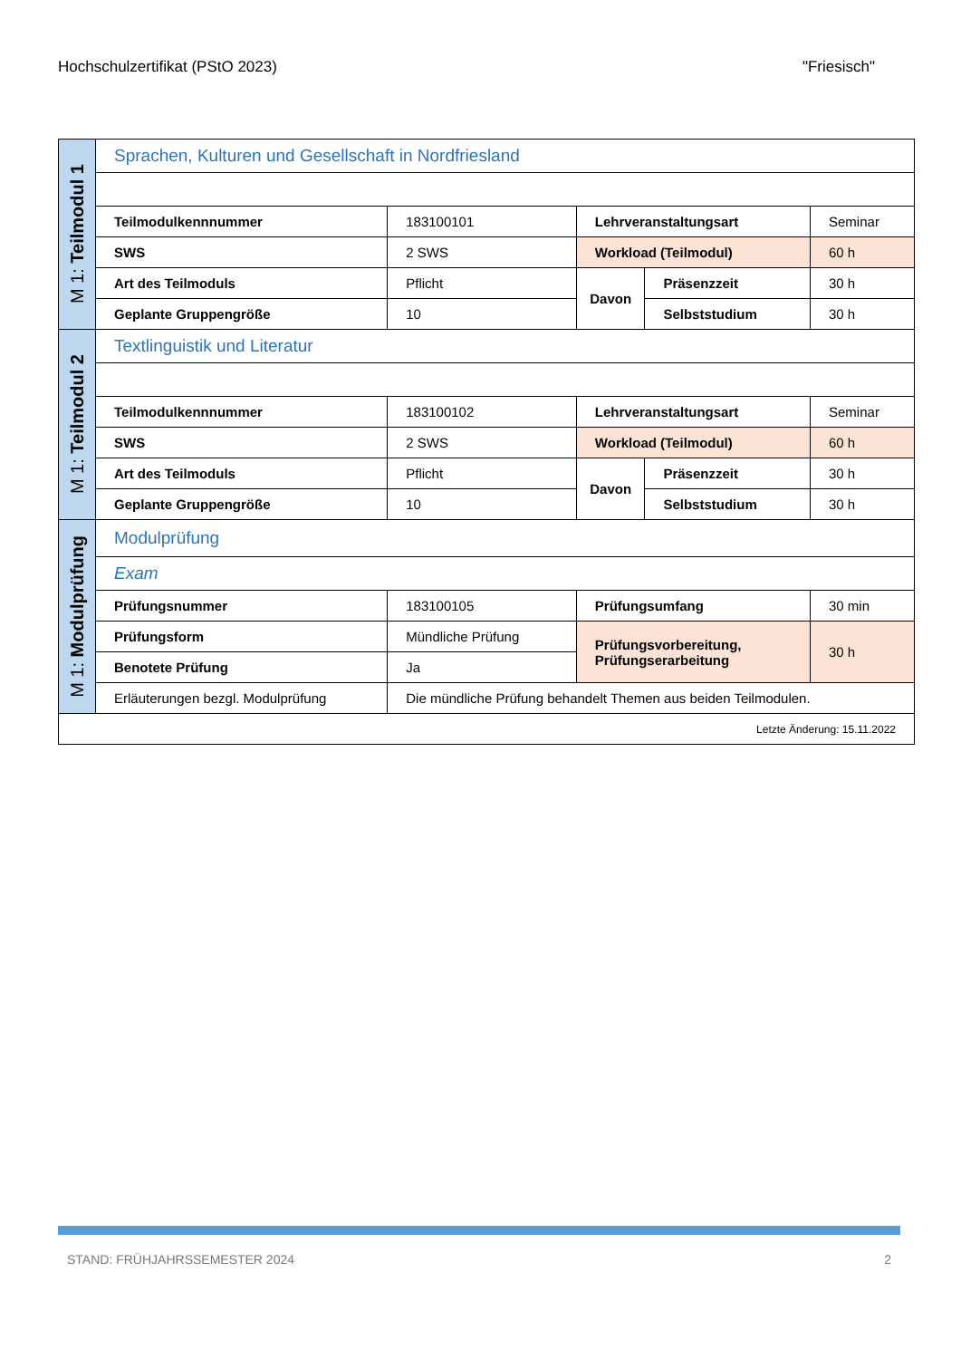Hochschulzertifikat (PStO 2023) "Friesisch"
| M 1: Teilmodul 1 | Sprachen, Kulturen und Gesellschaft in Nordfriesland | | | | |
| | Teilmodulkennnummer | 183100101 | Lehrveranstaltungsart | | Seminar |
| | SWS | 2 SWS | Workload (Teilmodul) | | 60 h |
| | Art des Teilmoduls | Pflicht | Davon | Präsenzzeit | 30 h |
| | Geplante Gruppengröße | 10 | | Selbststudium | 30 h |
| M 1: Teilmodul 2 | Textlinguistik und Literatur | | | | |
| | Teilmodulkennnummer | 183100102 | Lehrveranstaltungsart | | Seminar |
| | SWS | 2 SWS | Workload (Teilmodul) | | 60 h |
| | Art des Teilmoduls | Pflicht | Davon | Präsenzzeit | 30 h |
| | Geplante Gruppengröße | 10 | | Selbststudium | 30 h |
| M 1: Modulprüfung | Modulprüfung | | | | |
| | Exam | | | | |
| | Prüfungsnummer | 183100105 | Prüfungsumfang | | 30 min |
| | Prüfungsform | Mündliche Prüfung | Prüfungsvorbereitung, Prüfungserarbeitung | | 30 h |
| | Benotete Prüfung | Ja | | | |
| | Erläuterungen bezgl. Modulprüfung | Die mündliche Prüfung behandelt Themen aus beiden Teilmodulen. | | | |
| Letzte Änderung: 15.11.2022 | | | | | |
STAND: FRÜHJAHRSSEMESTER 2024 2